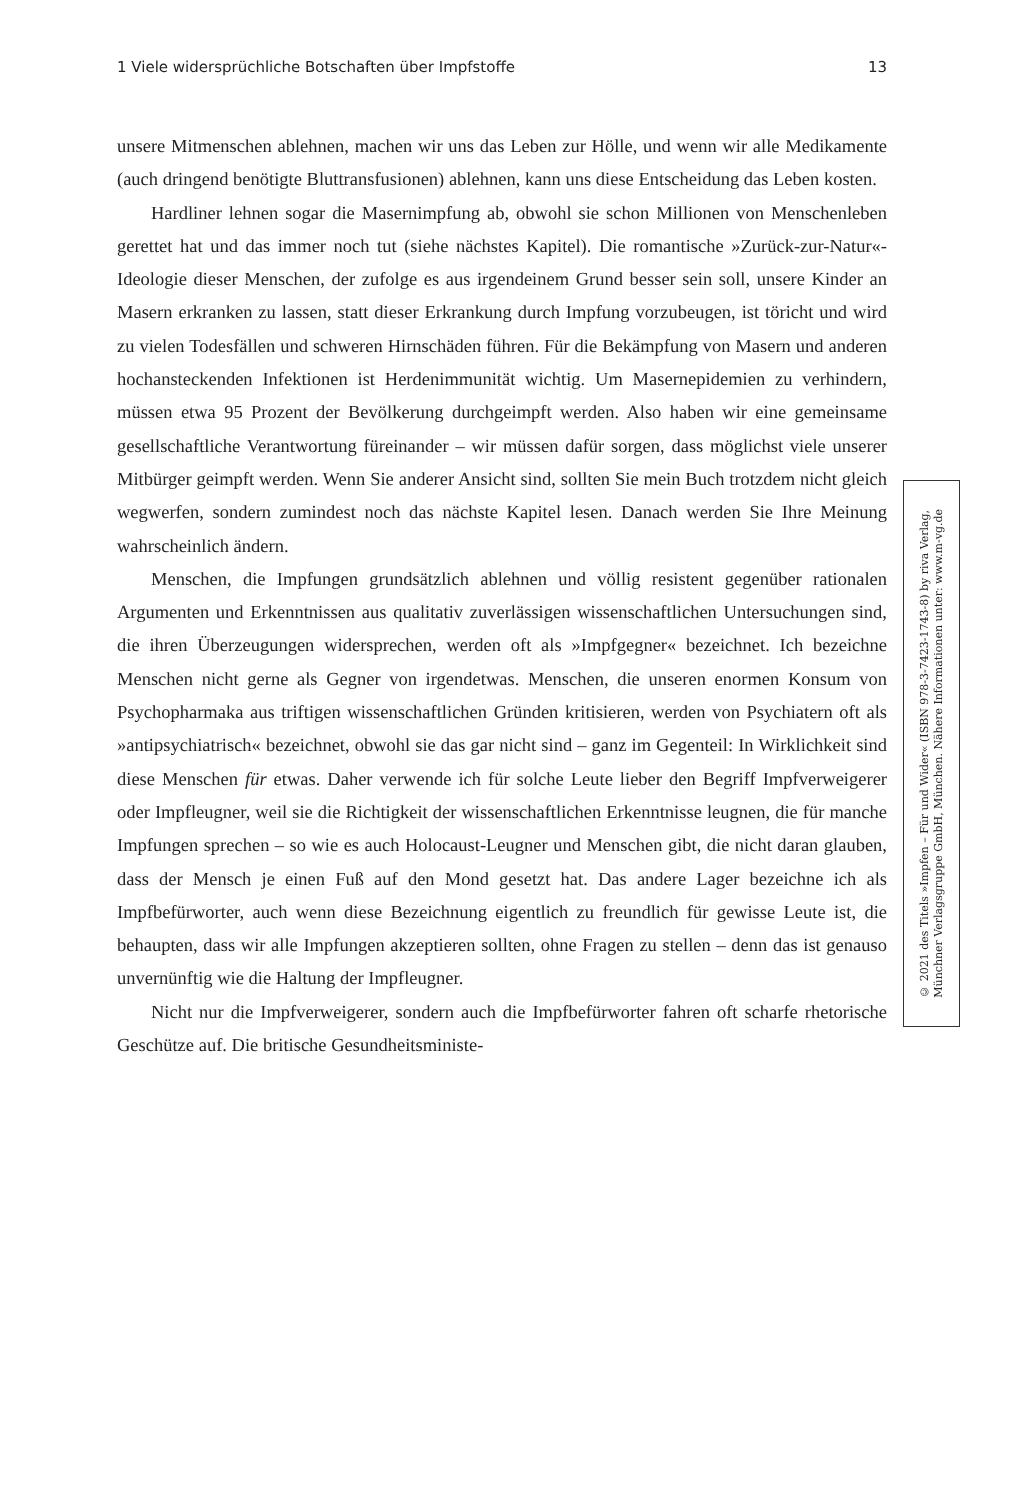1 Viele widersprüchliche Botschaften über Impfstoffe 13
unsere Mitmenschen ablehnen, machen wir uns das Leben zur Hölle, und wenn wir alle Medikamente (auch dringend benötigte Bluttransfusionen) ablehnen, kann uns diese Entscheidung das Leben kosten.
Hardliner lehnen sogar die Masernimpfung ab, obwohl sie schon Millionen von Menschenleben gerettet hat und das immer noch tut (siehe nächstes Kapitel). Die romantische »Zurück-zur-Natur«-Ideologie dieser Menschen, der zufolge es aus irgendeinem Grund besser sein soll, unsere Kinder an Masern erkranken zu lassen, statt dieser Erkrankung durch Impfung vorzubeugen, ist töricht und wird zu vielen Todesfällen und schweren Hirnschäden führen. Für die Bekämpfung von Masern und anderen hochansteckenden Infektionen ist Herdenimmunität wichtig. Um Masernepidemien zu verhindern, müssen etwa 95 Prozent der Bevölkerung durchgeimpft werden. Also haben wir eine gemeinsame gesellschaftliche Verantwortung füreinander – wir müssen dafür sorgen, dass möglichst viele unserer Mitbürger geimpft werden. Wenn Sie anderer Ansicht sind, sollten Sie mein Buch trotzdem nicht gleich wegwerfen, sondern zumindest noch das nächste Kapitel lesen. Danach werden Sie Ihre Meinung wahrscheinlich ändern.
Menschen, die Impfungen grundsätzlich ablehnen und völlig resistent gegenüber rationalen Argumenten und Erkenntnissen aus qualitativ zuverlässigen wissenschaftlichen Untersuchungen sind, die ihren Überzeugungen widersprechen, werden oft als »Impfgegner« bezeichnet. Ich bezeichne Menschen nicht gerne als Gegner von irgendetwas. Menschen, die unseren enormen Konsum von Psychopharmaka aus triftigen wissenschaftlichen Gründen kritisieren, werden von Psychiatern oft als »antipsychiatrisch« bezeichnet, obwohl sie das gar nicht sind – ganz im Gegenteil: In Wirklichkeit sind diese Menschen für etwas. Daher verwende ich für solche Leute lieber den Begriff Impfverweigerer oder Impfleugner, weil sie die Richtigkeit der wissenschaftlichen Erkenntnisse leugnen, die für manche Impfungen sprechen – so wie es auch Holocaust-Leugner und Menschen gibt, die nicht daran glauben, dass der Mensch je einen Fuß auf den Mond gesetzt hat. Das andere Lager bezeichne ich als Impfbefürworter, auch wenn diese Bezeichnung eigentlich zu freundlich für gewisse Leute ist, die behaupten, dass wir alle Impfungen akzeptieren sollten, ohne Fragen zu stellen – denn das ist genauso unvernünftig wie die Haltung der Impfleugner.
Nicht nur die Impfverweigerer, sondern auch die Impfbefürworter fahren oft scharfe rhetorische Geschütze auf. Die britische Gesundheitsministe-
© 2021 des Titels »Impfen – Für und Wider« (ISBN 978-3-7423-1743-8) by riva Verlag,
Münchner Verlagsgruppe GmbH, München. Nähere Informationen unter: www.m-vg.de